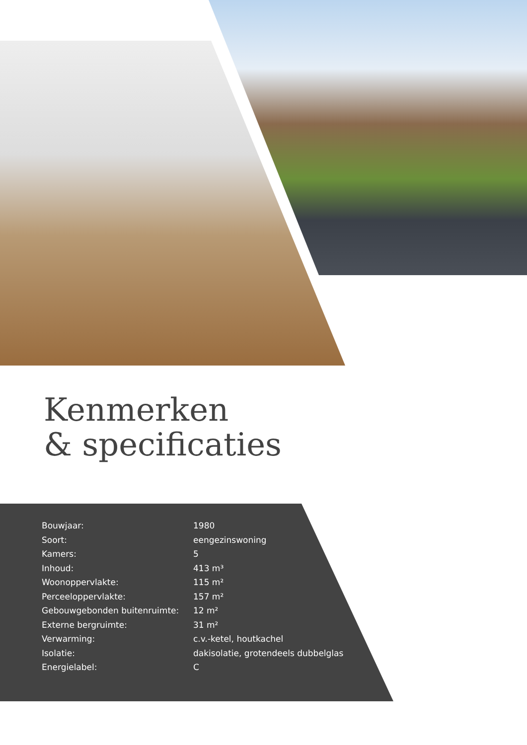Kenmerken
& specificaties
| Bouwjaar: | 1980 |
| Soort: | eengezinswoning |
| Kamers: | 5 |
| Inhoud: | 413 m³ |
| Woonoppervlakte: | 115 m² |
| Perceeloppervlakte: | 157 m² |
| Gebouwgebonden buitenruimte: | 12 m² |
| Externe bergruimte: | 31 m² |
| Verwarming: | c.v.-ketel, houtkachel |
| Isolatie: | dakisolatie, grotendeels dubbelglas |
| Energielabel: | C |